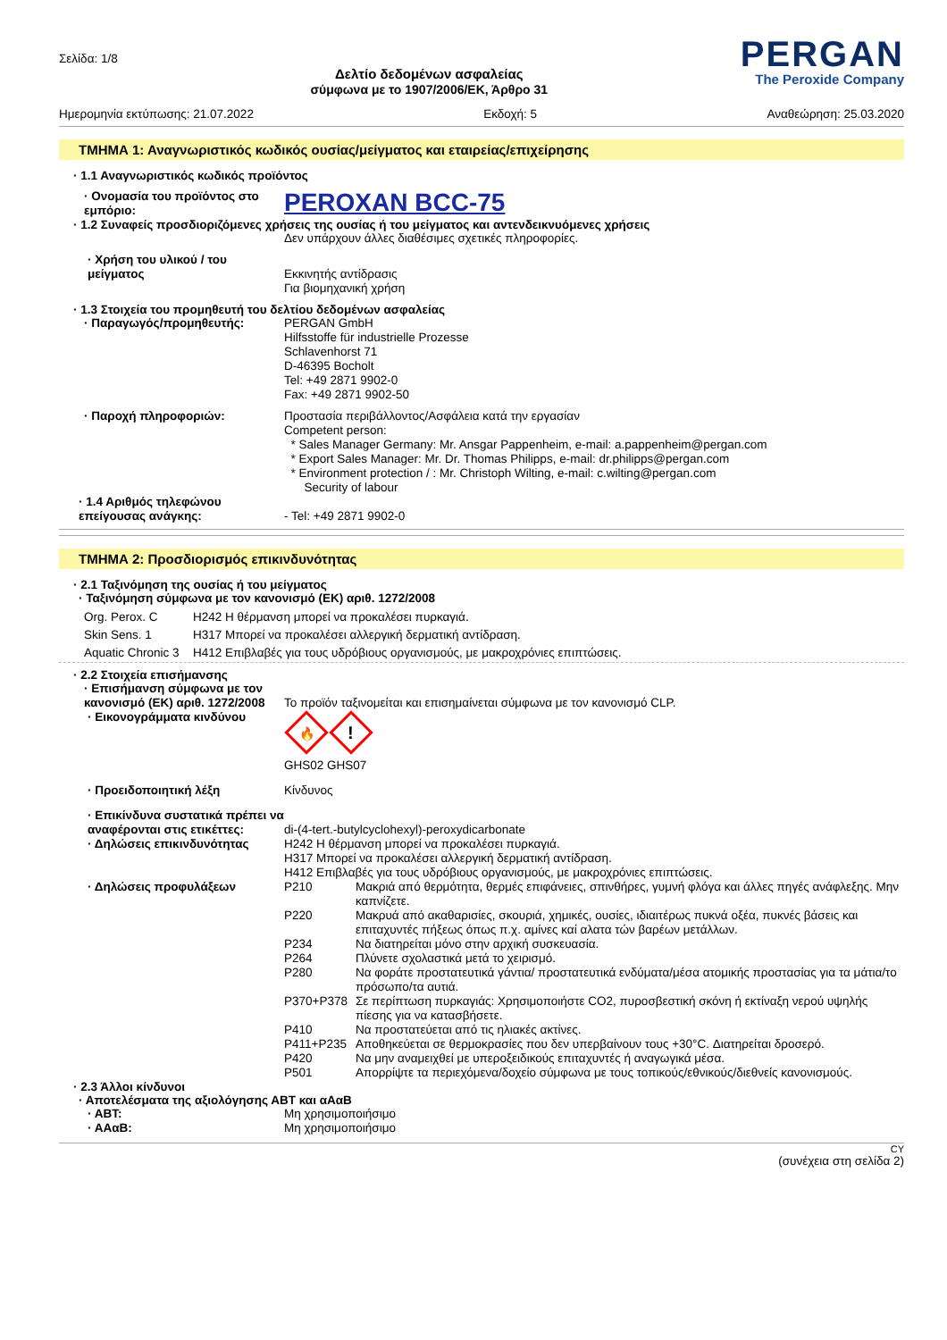Σελίδα: 1/8
Δελτίο δεδομένων ασφαλείας
σύμφωνα με το 1907/2006/ΕΚ, Άρθρο 31
PERGAN
The Peroxide Company
Ημερομηνία εκτύπωσης: 21.07.2022 Εκδοχή: 5 Αναθεώρηση: 25.03.2020
ΤΜΗΜΑ 1: Αναγνωριστικός κωδικός ουσίας/μείγματος και εταιρείας/επιχείρησης
· 1.1 Αναγνωριστικός κωδικός προϊόντος
· Ονομασία του προϊόντος στο εμπόριο:
PEROXAN BCC-75
· 1.2 Συναφείς προσδιοριζόμενες χρήσεις της ουσίας ή του μείγματος και αντενδεικνυόμενες χρήσεις
Δεν υπάρχουν άλλες διαθέσιμες σχετικές πληροφορίες.
· Χρήση του υλικού / του μείγματος
Εκκινητής αντίδρασις
Για βιομηχανική χρήση
· 1.3 Στοιχεία του προμηθευτή του δελτίου δεδομένων ασφαλείας
· Παραγωγός/προμηθευτής: PERGAN GmbH
Hilfsstoffe für industrielle Prozesse
Schlavenhorst 71
D-46395 Bocholt
Tel: +49 2871 9902-0
Fax: +49 2871 9902-50
· Παροχή πληροφοριών: Προστασία περιβάλλοντος/Ασφάλεια κατά την εργασίαν
Competent person:
* Sales Manager Germany: Mr. Ansgar Pappenheim, e-mail: a.pappenheim@pergan.com
* Export Sales Manager: Mr. Dr. Thomas Philipps, e-mail: dr.philipps@pergan.com
* Environment protection / : Mr. Christoph Wilting, e-mail: c.wilting@pergan.com
Security of labour
· 1.4 Αριθμός τηλεφώνου επείγουσας ανάγκης:
- Tel: +49 2871 9902-0
ΤΜΗΜΑ 2: Προσδιορισμός επικινδυνότητας
· 2.1 Ταξινόμηση της ουσίας ή του μείγματος
· Ταξινόμηση σύμφωνα με τον κανονισμό (ΕΚ) αριθ. 1272/2008
Org. Perox. C H242 Η θέρμανση μπορεί να προκαλέσει πυρκαγιά.
Skin Sens. 1 H317 Μπορεί να προκαλέσει αλλεργική δερματική αντίδραση.
Aquatic Chronic 3 H412 Επιβλαβές για τους υδρόβιους οργανισμούς, με μακροχρόνιες επιπτώσεις.
· 2.2 Στοιχεία επισήμανσης
· Επισήμανση σύμφωνα με τον κανονισμό (ΕΚ) αριθ. 1272/2008
Το προϊόν ταξινομείται και επισημαίνεται σύμφωνα με τον κανονισμό CLP.
· Εικονογράμματα κινδύνου
🔥
!
GHS02 GHS07
· Προειδοποιητική λέξη Κίνδυνος
· Επικίνδυνα συστατικά πρέπει να αναφέρονται στις ετικέττες:
di-(4-tert.-butylcyclohexyl)-peroxydicarbonate
· Δηλώσεις επικινδυνότητας H242 Η θέρμανση μπορεί να προκαλέσει πυρκαγιά.
H317 Μπορεί να προκαλέσει αλλεργική δερματική αντίδραση.
H412 Επιβλαβές για τους υδρόβιους οργανισμούς, με μακροχρόνιες επιπτώσεις.
· Δηλώσεις προφυλάξεων P210 Μακριά από θερμότητα, θερμές επιφάνειες, σπινθήρες, γυμνή φλόγα και άλλες πηγές ανάφλεξης. Μην καπνίζετε.
P220 Μακρυά από ακαθαρισίες, σκουριά, χημικές, ουσίες, ιδιαιτέρως πυκνά οξέα, πυκνές βάσεις και επιταχυντές πήξεως όπως π.χ. αμίνες καί αλατα τών βαρέων μετάλλων.
P234 Να διατηρείται μόνο στην αρχική συσκευασία.
P264 Πλύνετε σχολαστικά μετά το χειρισμό.
P280 Να φοράτε προστατευτικά γάντια/ προστατευτικά ενδύματα/μέσα ατομικής προστασίας για τα μάτια/το πρόσωπο/τα αυτιά.
P370+P378 Σε περίπτωση πυρκαγιάς: Χρησιμοποιήστε CO2, πυροσβεστική σκόνη ή εκτίναξη νερού υψηλής πίεσης για να κατασβήσετε.
P410 Να προστατεύεται από τις ηλιακές ακτίνες.
P411+P235 Αποθηκεύεται σε θερμοκρασίες που δεν υπερβαίνουν τους +30°C. Διατηρείται δροσερό.
P420 Να μην αναμειχθεί με υπεροξειδικούς επιταχυντές ή αναγωγικά μέσα.
P501 Απορρίψτε τα περιεχόμενα/δοχείο σύμφωνα με τους τοπικούς/εθνικούς/διεθνείς κανονισμούς.
· 2.3 Άλλοι κίνδυνοι
· Αποτελέσματα της αξιολόγησης ΑΒΤ και αΑαΒ
· ΑΒΤ: Μη χρησιμοποιήσιμο
· ΑΑαΒ: Μη χρησιμοποιήσιμο
CY
(συνέχεια στη σελίδα 2)